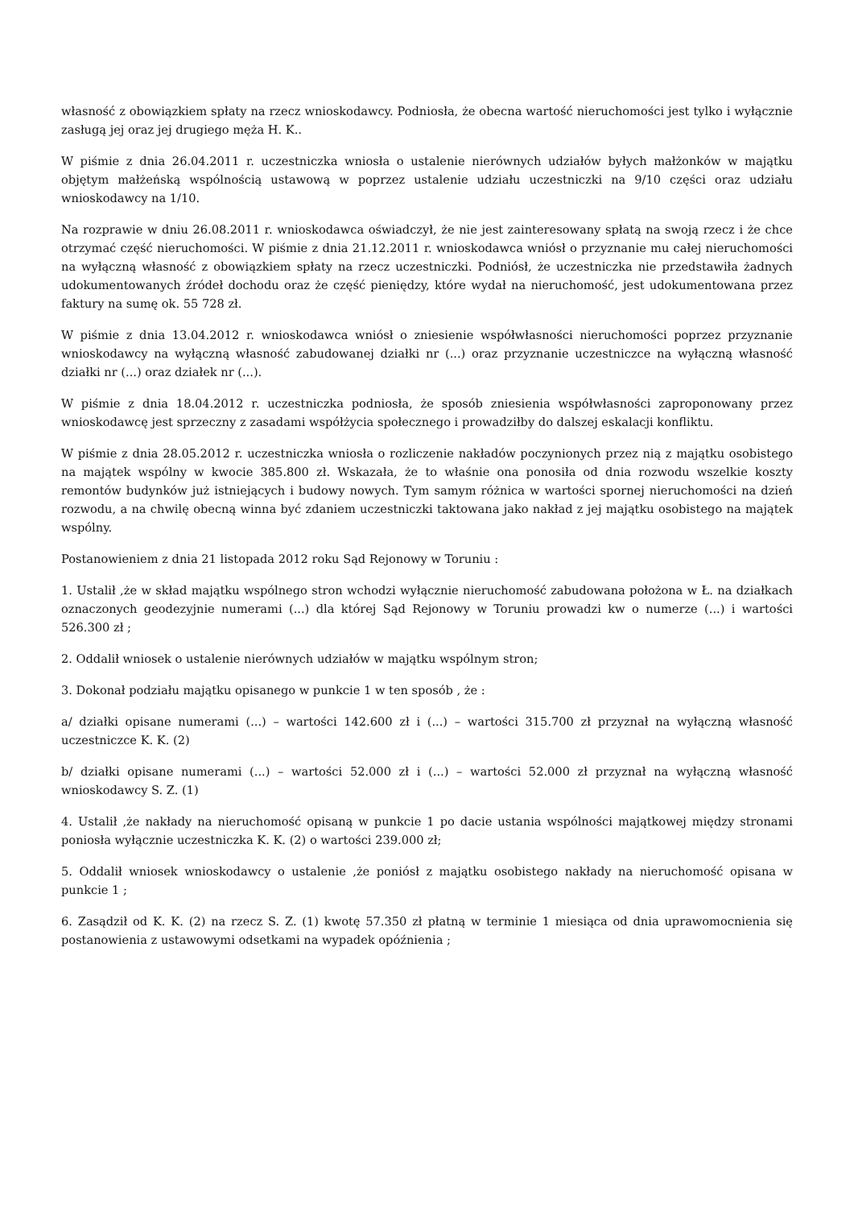własność z obowiązkiem spłaty na rzecz wnioskodawcy. Podniosła, że obecna wartość nieruchomości jest tylko i wyłącznie zasługą jej oraz jej drugiego męża H. K..
W piśmie z dnia 26.04.2011 r. uczestniczka wniosła o ustalenie nierównych udziałów byłych małżonków w majątku objętym małżeńską wspólnością ustawową w poprzez ustalenie udziału uczestniczki na 9/10 części oraz udziału wnioskodawcy na 1/10.
Na rozprawie w dniu 26.08.2011 r. wnioskodawca oświadczył, że nie jest zainteresowany spłatą na swoją rzecz i że chce otrzymać część nieruchomości. W piśmie z dnia 21.12.2011 r. wnioskodawca wniósł o przyznanie mu całej nieruchomości na wyłączną własność z obowiązkiem spłaty na rzecz uczestniczki. Podniósł, że uczestniczka nie przedstawiła żadnych udokumentowanych źródeł dochodu oraz że część pieniędzy, które wydał na nieruchomość, jest udokumentowana przez faktury na sumę ok. 55 728 zł.
W piśmie z dnia 13.04.2012 r. wnioskodawca wniósł o zniesienie współwłasności nieruchomości poprzez przyznanie wnioskodawcy na wyłączną własność zabudowanej działki nr (...) oraz przyznanie uczestniczce na wyłączną własność działki nr (...) oraz działek nr (...).
W piśmie z dnia 18.04.2012 r. uczestniczka podniosła, że sposób zniesienia współwłasności zaproponowany przez wnioskodawcę jest sprzeczny z zasadami współżycia społecznego i prowadziłby do dalszej eskalacji konfliktu.
W piśmie z dnia 28.05.2012 r. uczestniczka wniosła o rozliczenie nakładów poczynionych przez nią z majątku osobistego na majątek wspólny w kwocie 385.800 zł. Wskazała, że to właśnie ona ponosiła od dnia rozwodu wszelkie koszty remontów budynków już istniejących i budowy nowych. Tym samym różnica w wartości spornej nieruchomości na dzień rozwodu, a na chwilę obecną winna być zdaniem uczestniczki taktowana jako nakład z jej majątku osobistego na majątek wspólny.
Postanowieniem z dnia 21 listopada 2012 roku Sąd Rejonowy w Toruniu :
1. Ustalił ,że w skład majątku wspólnego stron wchodzi wyłącznie nieruchomość zabudowana położona w Ł. na działkach oznaczonych geodezyjnie numerami (...) dla której Sąd Rejonowy w Toruniu prowadzi kw o numerze (...) i wartości 526.300 zł ;
2. Oddalił wniosek o ustalenie nierównych udziałów w majątku wspólnym stron;
3. Dokonał podziału majątku opisanego w punkcie 1 w ten sposób , że :
a/ działki opisane numerami (...) – wartości 142.600 zł i (...) – wartości 315.700 zł przyznał na wyłączną własność uczestniczce K. K. (2)
b/ działki opisane numerami (...) – wartości 52.000 zł i (...) – wartości 52.000 zł przyznał na wyłączną własność wnioskodawcy S. Z. (1)
4. Ustalił ,że nakłady na nieruchomość opisaną w punkcie 1 po dacie ustania wspólności majątkowej między stronami poniosła wyłącznie uczestniczka K. K. (2) o wartości 239.000 zł;
5. Oddalił wniosek wnioskodawcy o ustalenie ,że poniósł z majątku osobistego nakłady na nieruchomość opisana w punkcie 1 ;
6. Zasądził od K. K. (2) na rzecz S. Z. (1) kwotę 57.350 zł płatną w terminie 1 miesiąca od dnia uprawomocnienia się postanowienia z ustawowymi odsetkami na wypadek opóźnienia ;